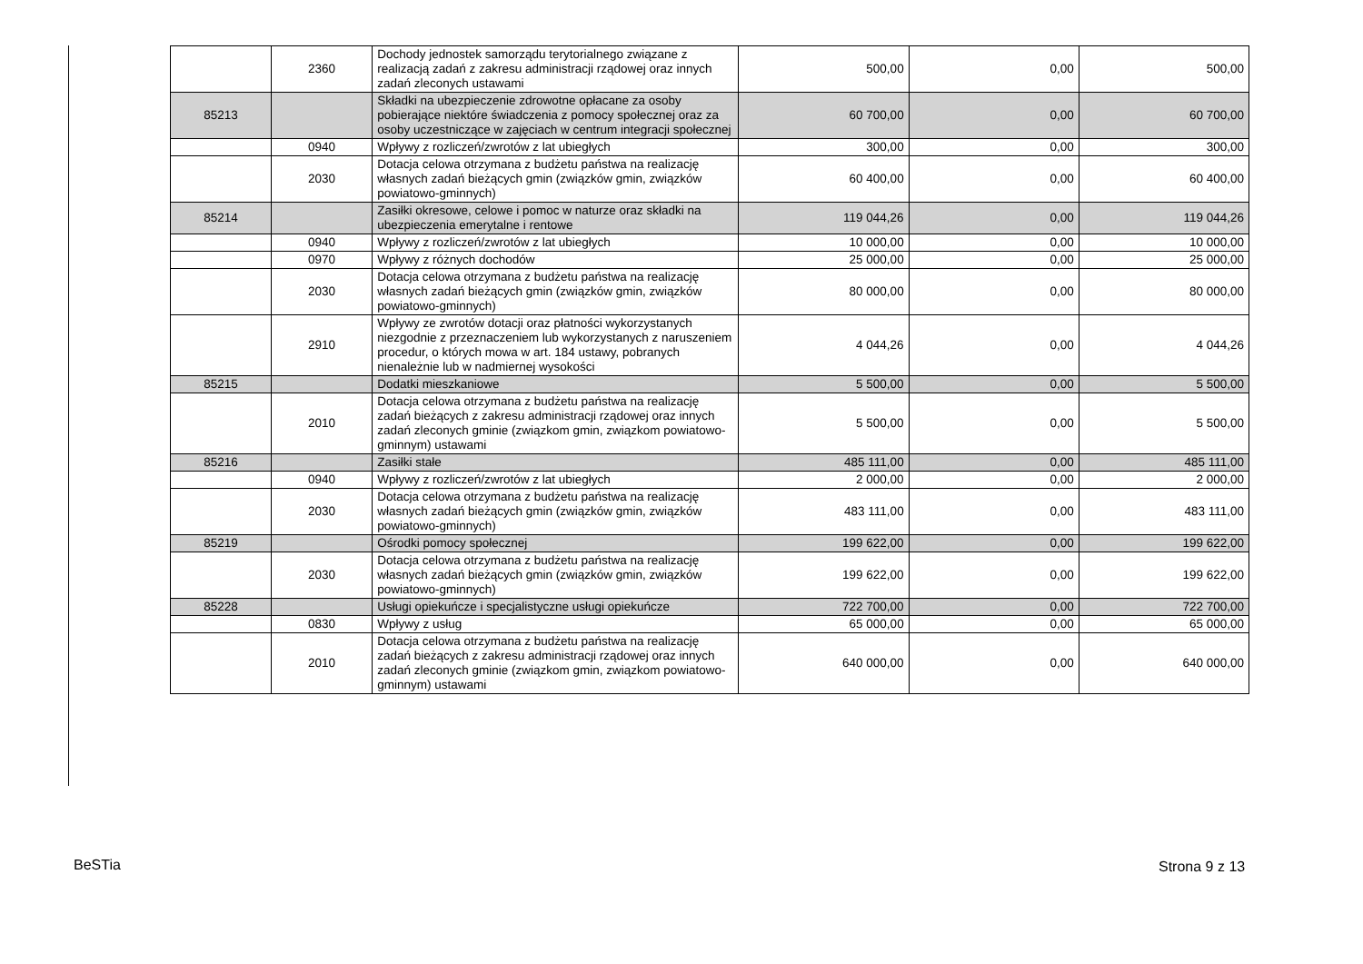| | 2360 | Dochody jednostek samorządu terytorialnego związane z realizacją zadań z zakresu administracji rządowej oraz innych zadań zleconych ustawami | 500,00 | 0,00 | 500,00 |
| 85213 | | Składki na ubezpieczenie zdrowotne opłacane za osoby pobierające niektóre świadczenia z pomocy społecznej oraz za osoby uczestniczące w zajęciach w centrum integracji społecznej | 60 700,00 | 0,00 | 60 700,00 |
| | 0940 | Wpływy z rozliczeń/zwrotów z lat ubiegłych | 300,00 | 0,00 | 300,00 |
| | 2030 | Dotacja celowa otrzymana z budżetu państwa na realizację własnych zadań bieżących gmin (związków gmin, związków powiatowo-gminnych) | 60 400,00 | 0,00 | 60 400,00 |
| 85214 | | Zasiłki okresowe, celowe i pomoc w naturze oraz składki na ubezpieczenia emerytalne i rentowe | 119 044,26 | 0,00 | 119 044,26 |
| | 0940 | Wpływy z rozliczeń/zwrotów z lat ubiegłych | 10 000,00 | 0,00 | 10 000,00 |
| | 0970 | Wpływy z różnych dochodów | 25 000,00 | 0,00 | 25 000,00 |
| | 2030 | Dotacja celowa otrzymana z budżetu państwa na realizację własnych zadań bieżących gmin (związków gmin, związków powiatowo-gminnych) | 80 000,00 | 0,00 | 80 000,00 |
| | 2910 | Wpływy ze zwrotów dotacji oraz płatności wykorzystanych niezgodnie z przeznaczeniem lub wykorzystanych z naruszeniem procedur, o których mowa w art. 184 ustawy, pobranych nienależnie lub w nadmiernej wysokości | 4 044,26 | 0,00 | 4 044,26 |
| 85215 | | Dodatki mieszkaniowe | 5 500,00 | 0,00 | 5 500,00 |
| | 2010 | Dotacja celowa otrzymana z budżetu państwa na realizację zadań bieżących z zakresu administracji rządowej oraz innych zadań zleconych gminie (związkom gmin, związkom powiatowo-gminnym) ustawami | 5 500,00 | 0,00 | 5 500,00 |
| 85216 | | Zasiłki stałe | 485 111,00 | 0,00 | 485 111,00 |
| | 0940 | Wpływy z rozliczeń/zwrotów z lat ubiegłych | 2 000,00 | 0,00 | 2 000,00 |
| | 2030 | Dotacja celowa otrzymana z budżetu państwa na realizację własnych zadań bieżących gmin (związków gmin, związków powiatowo-gminnych) | 483 111,00 | 0,00 | 483 111,00 |
| 85219 | | Ośrodki pomocy społecznej | 199 622,00 | 0,00 | 199 622,00 |
| | 2030 | Dotacja celowa otrzymana z budżetu państwa na realizację własnych zadań bieżących gmin (związków gmin, związków powiatowo-gminnych) | 199 622,00 | 0,00 | 199 622,00 |
| 85228 | | Usługi opiekuńcze i specjalistyczne usługi opiekuńcze | 722 700,00 | 0,00 | 722 700,00 |
| | 0830 | Wpływy z usług | 65 000,00 | 0,00 | 65 000,00 |
| | 2010 | Dotacja celowa otrzymana z budżetu państwa na realizację zadań bieżących z zakresu administracji rządowej oraz innych zadań zleconych gminie (związkom gmin, związkom powiatowo-gminnym) ustawami | 640 000,00 | 0,00 | 640 000,00 |
BeSTia Strona 9 z 13